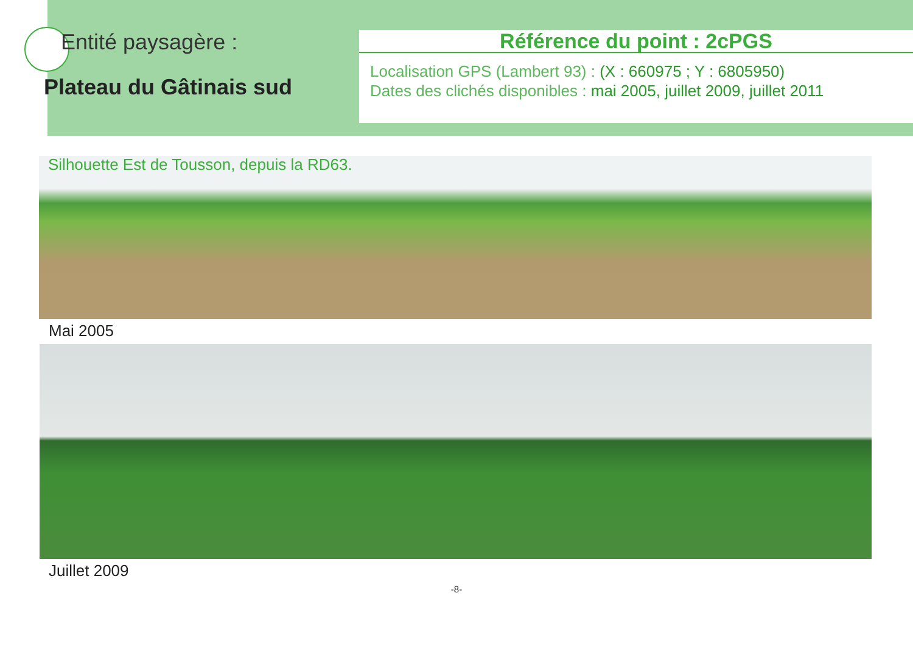Entité paysagère :
Plateau du Gâtinais sud
Référence du point : 2cPGS
Localisation GPS (Lambert 93) : (X : 660975 ; Y : 6805950)
Dates des clichés disponibles : mai 2005, juillet 2009, juillet 2011
Silhouette Est de Tousson, depuis la RD63.
Mai 2005
Juillet 2009
-8-